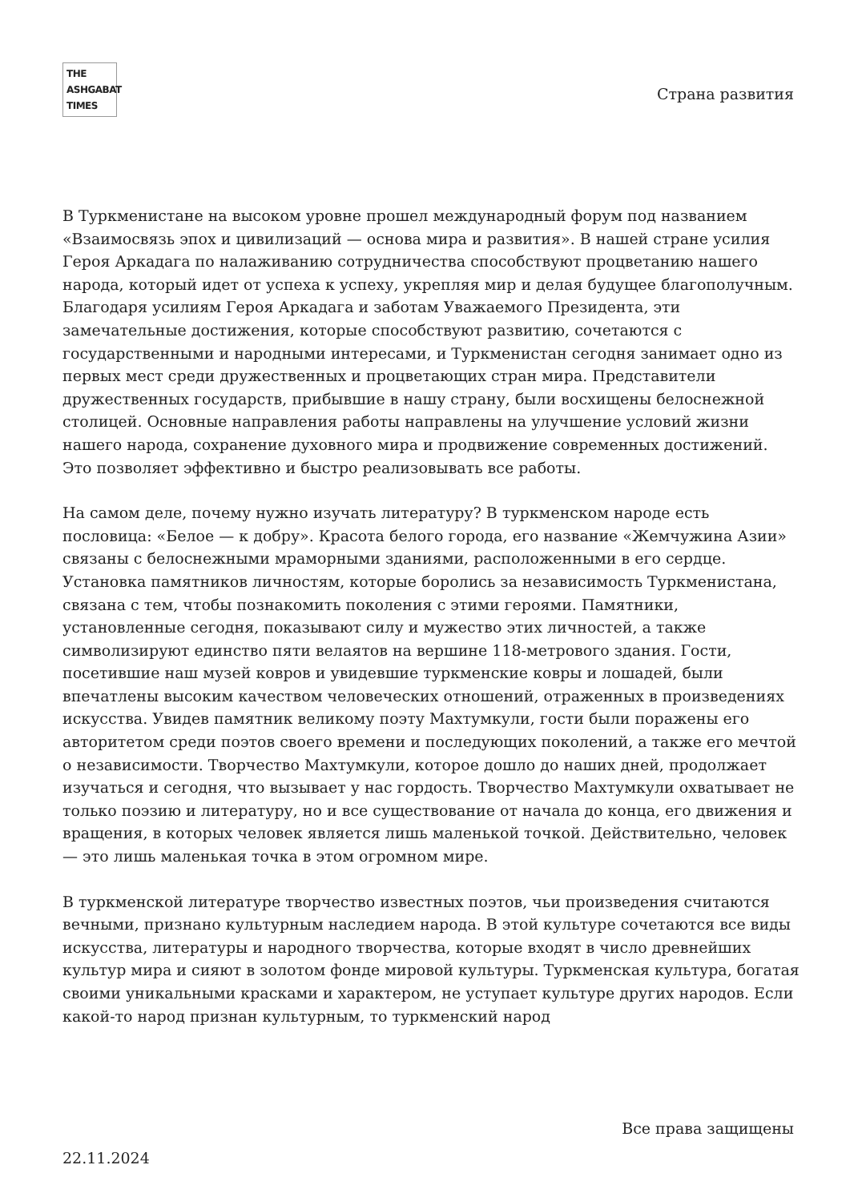THE
ASHGABAT
TIMES
Страна развития
В Туркменистане на высоком уровне прошел международный форум под названием «Взаимосвязь эпох и цивилизаций — основа мира и развития». В нашей стране усилия Героя Аркадага по налаживанию сотрудничества способствуют процветанию нашего народа, который идет от успеха к успеху, укрепляя мир и делая будущее благополучным. Благодаря усилиям Героя Аркадага и заботам Уважаемого Президента, эти замечательные достижения, которые способствуют развитию, сочетаются с государственными и народными интересами, и Туркменистан сегодня занимает одно из первых мест среди дружественных и процветающих стран мира. Представители дружественных государств, прибывшие в нашу страну, были восхищены белоснежной столицей. Основные направления работы направлены на улучшение условий жизни нашего народа, сохранение духовного мира и продвижение современных достижений. Это позволяет эффективно и быстро реализовывать все работы.
На самом деле, почему нужно изучать литературу? В туркменском народе есть пословица: «Белое — к добру». Красота белого города, его название «Жемчужина Азии» связаны с белоснежными мраморными зданиями, расположенными в его сердце. Установка памятников личностям, которые боролись за независимость Туркменистана, связана с тем, чтобы познакомить поколения с этими героями. Памятники, установленные сегодня, показывают силу и мужество этих личностей, а также символизируют единство пяти велаятов на вершине 118-метрового здания. Гости, посетившие наш музей ковров и увидевшие туркменские ковры и лошадей, были впечатлены высоким качеством человеческих отношений, отраженных в произведениях искусства. Увидев памятник великому поэту Махтумкули, гости были поражены его авторитетом среди поэтов своего времени и последующих поколений, а также его мечтой о независимости. Творчество Махтумкули, которое дошло до наших дней, продолжает изучаться и сегодня, что вызывает у нас гордость. Творчество Махтумкули охватывает не только поэзию и литературу, но и все существование от начала до конца, его движения и вращения, в которых человек является лишь маленькой точкой. Действительно, человек — это лишь маленькая точка в этом огромном мире.
В туркменской литературе творчество известных поэтов, чьи произведения считаются вечными, признано культурным наследием народа. В этой культуре сочетаются все виды искусства, литературы и народного творчества, которые входят в число древнейших культур мира и сияют в золотом фонде мировой культуры. Туркменская культура, богатая своими уникальными красками и характером, не уступает культуре других народов. Если какой-то народ признан культурным, то туркменский народ
Все права защищены
22.11.2024